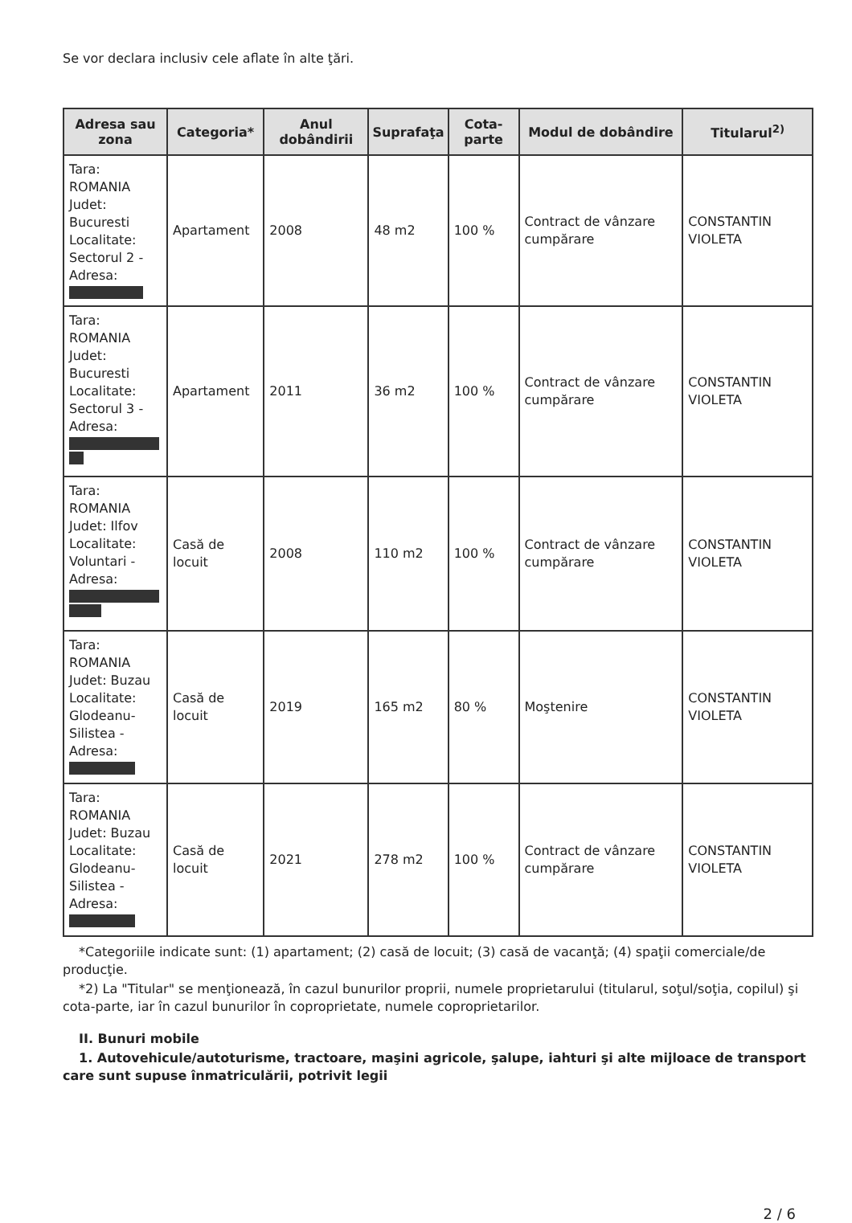Se vor declara inclusiv cele aflate în alte ţări.
| Adresa sau zona | Categoria* | Anul dobândirii | Suprafaţa | Cota-parte | Modul de dobândire | Titularul<sup>2)</sup> |
| --- | --- | --- | --- | --- | --- | --- |
| Tara: ROMANIA Judet: Bucuresti Localitate: Sectorul 2 - Adresa: | Apartament | 2008 | 48 m2 | 100 % | Contract de vânzare cumpărare | CONSTANTIN VIOLETA |
| Tara: ROMANIA Judet: Bucuresti Localitate: Sectorul 3 - Adresa: | Apartament | 2011 | 36 m2 | 100 % | Contract de vânzare cumpărare | CONSTANTIN VIOLETA |
| Tara: ROMANIA Judet: Ilfov Localitate: Voluntari - Adresa: | Casă de locuit | 2008 | 110 m2 | 100 % | Contract de vânzare cumpărare | CONSTANTIN VIOLETA |
| Tara: ROMANIA Judet: Buzau Localitate: Glodeanu-Silistea - Adresa: | Casă de locuit | 2019 | 165 m2 | 80 % | Moştenire | CONSTANTIN VIOLETA |
| Tara: ROMANIA Judet: Buzau Localitate: Glodeanu-Silistea - Adresa: | Casă de locuit | 2021 | 278 m2 | 100 % | Contract de vânzare cumpărare | CONSTANTIN VIOLETA |
*Categoriile indicate sunt: (1) apartament; (2) casă de locuit; (3) casă de vacanţă; (4) spaţii comerciale/de producţie.
*2) La "Titular" se menţionează, în cazul bunurilor proprii, numele proprietarului (titularul, soţul/soţia, copilul) şi cota-parte, iar în cazul bunurilor în coproprietate, numele coproprietarilor.
II. Bunuri mobile
1. Autovehicule/autoturisme, tractoare, maşini agricole, şalupe, iahturi şi alte mijloace de transport care sunt supuse înmatriculării, potrivit legii
2 / 6